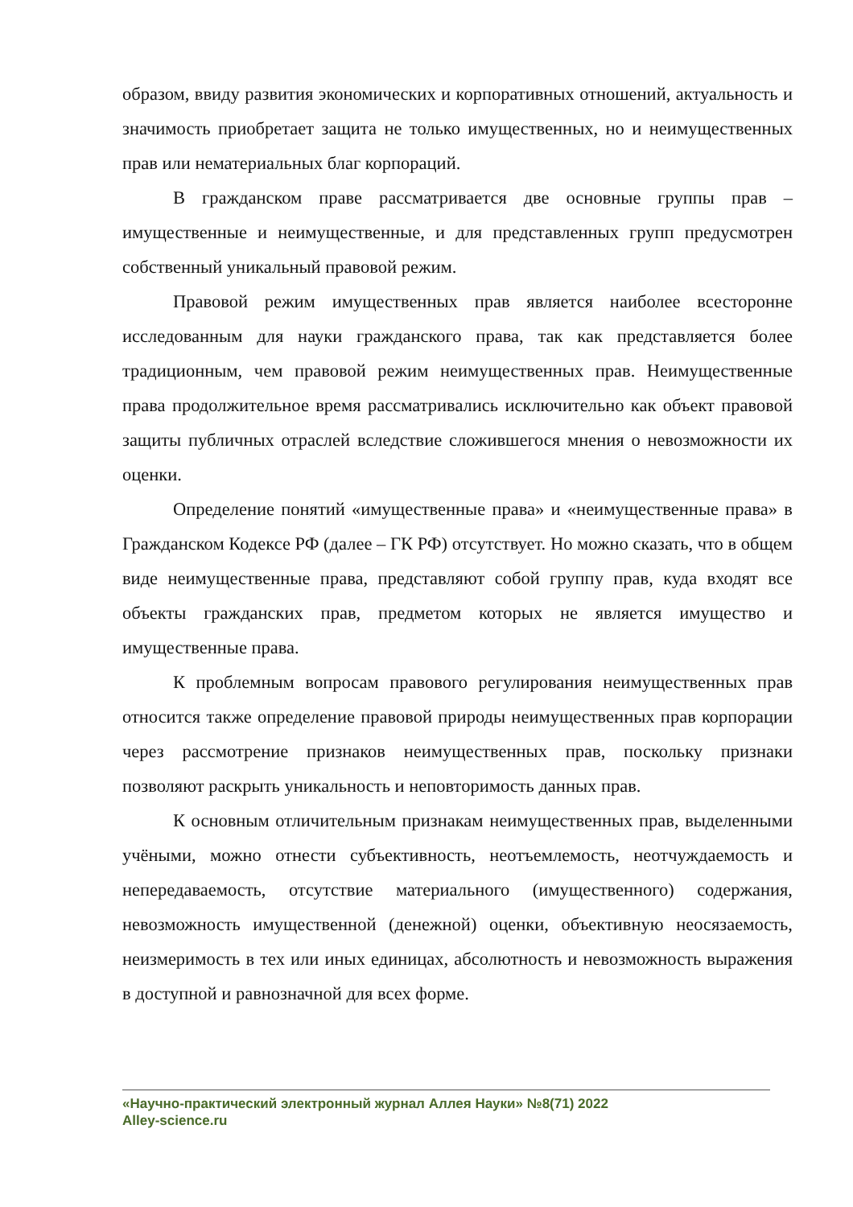образом, ввиду развития экономических и корпоративных отношений, актуальность и значимость приобретает защита не только имущественных, но и неимущественных прав или нематериальных благ корпораций.
В гражданском праве рассматривается две основные группы прав – имущественные и неимущественные, и для представленных групп предусмотрен собственный уникальный правовой режим.
Правовой режим имущественных прав является наиболее всесторонне исследованным для науки гражданского права, так как представляется более традиционным, чем правовой режим неимущественных прав. Неимущественные права продолжительное время рассматривались исключительно как объект правовой защиты публичных отраслей вследствие сложившегося мнения о невозможности их оценки.
Определение понятий «имущественные права» и «неимущественные права» в Гражданском Кодексе РФ (далее – ГК РФ) отсутствует. Но можно сказать, что в общем виде неимущественные права, представляют собой группу прав, куда входят все объекты гражданских прав, предметом которых не является имущество и имущественные права.
К проблемным вопросам правового регулирования неимущественных прав относится также определение правовой природы неимущественных прав корпорации через рассмотрение признаков неимущественных прав, поскольку признаки позволяют раскрыть уникальность и неповторимость данных прав.
К основным отличительным признакам неимущественных прав, выделенными учёными, можно отнести субъективность, неотъемлемость, неотчуждаемость и непередаваемость, отсутствие материального (имущественного) содержания, невозможность имущественной (денежной) оценки, объективную неосязаемость, неизмеримость в тех или иных единицах, абсолютность и невозможность выражения в доступной и равнозначной для всех форме.
«Научно-практический электронный журнал Аллея Науки» №8(71) 2022
Alley-science.ru